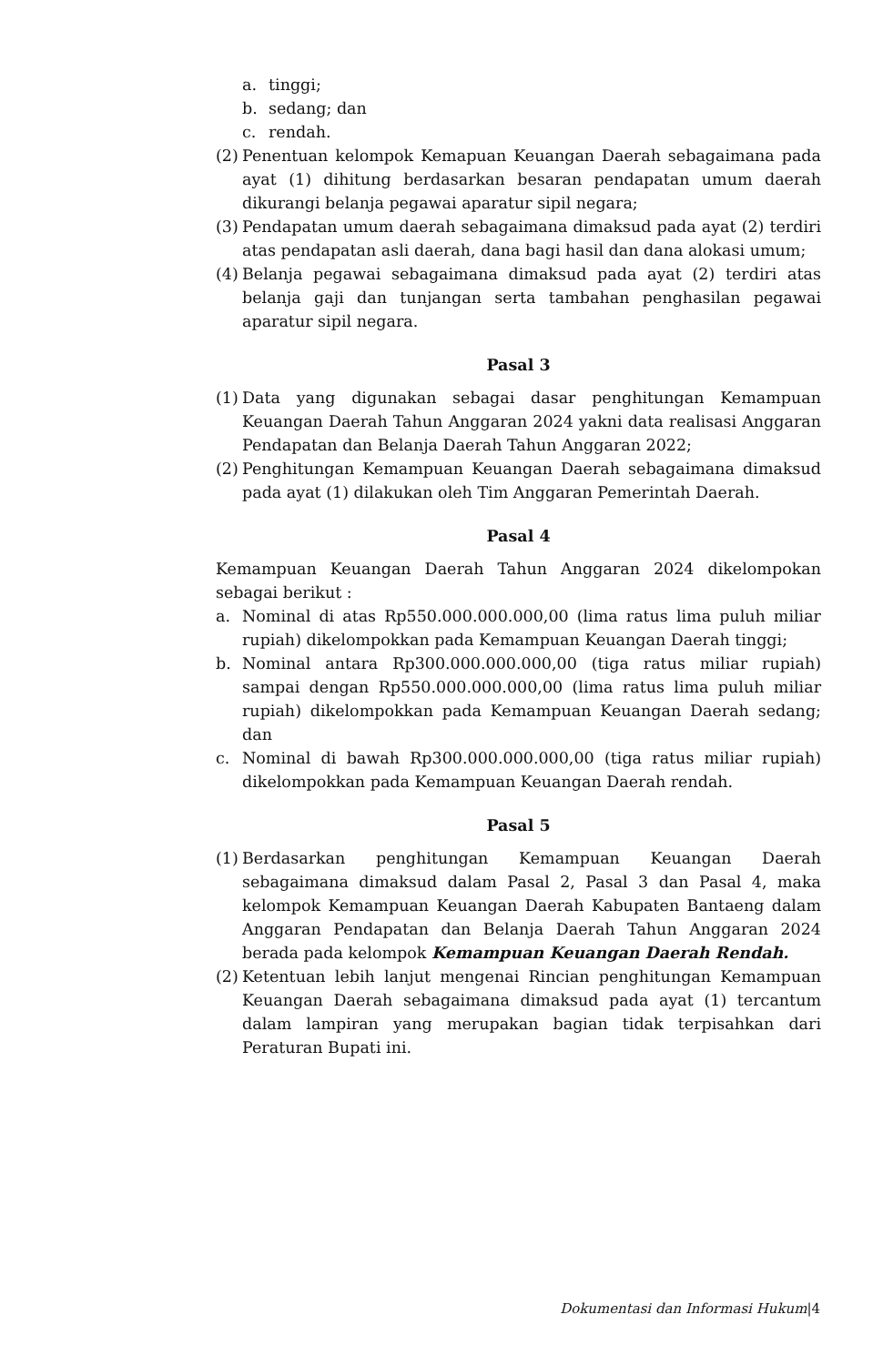a. tinggi;
b. sedang; dan
c. rendah.
(2) Penentuan kelompok Kemapuan Keuangan Daerah sebagaimana pada ayat (1) dihitung berdasarkan besaran pendapatan umum daerah dikurangi belanja pegawai aparatur sipil negara;
(3) Pendapatan umum daerah sebagaimana dimaksud pada ayat (2) terdiri atas pendapatan asli daerah, dana bagi hasil dan dana alokasi umum;
(4) Belanja pegawai sebagaimana dimaksud pada ayat (2) terdiri atas belanja gaji dan tunjangan serta tambahan penghasilan pegawai aparatur sipil negara.
Pasal 3
(1) Data yang digunakan sebagai dasar penghitungan Kemampuan Keuangan Daerah Tahun Anggaran 2024 yakni data realisasi Anggaran Pendapatan dan Belanja Daerah Tahun Anggaran 2022;
(2) Penghitungan Kemampuan Keuangan Daerah sebagaimana dimaksud pada ayat (1) dilakukan oleh Tim Anggaran Pemerintah Daerah.
Pasal 4
Kemampuan Keuangan Daerah Tahun Anggaran 2024 dikelompokan sebagai berikut :
a. Nominal di atas Rp550.000.000.000,00 (lima ratus lima puluh miliar rupiah) dikelompokkan pada Kemampuan Keuangan Daerah tinggi;
b. Nominal antara Rp300.000.000.000,00 (tiga ratus miliar rupiah) sampai dengan Rp550.000.000.000,00 (lima ratus lima puluh miliar rupiah) dikelompokkan pada Kemampuan Keuangan Daerah sedang; dan
c. Nominal di bawah Rp300.000.000.000,00 (tiga ratus miliar rupiah) dikelompokkan pada Kemampuan Keuangan Daerah rendah.
Pasal 5
(1) Berdasarkan penghitungan Kemampuan Keuangan Daerah sebagaimana dimaksud dalam Pasal 2, Pasal 3 dan Pasal 4, maka kelompok Kemampuan Keuangan Daerah Kabupaten Bantaeng dalam Anggaran Pendapatan dan Belanja Daerah Tahun Anggaran 2024 berada pada kelompok Kemampuan Keuangan Daerah Rendah.
(2) Ketentuan lebih lanjut mengenai Rincian penghitungan Kemampuan Keuangan Daerah sebagaimana dimaksud pada ayat (1) tercantum dalam lampiran yang merupakan bagian tidak terpisahkan dari Peraturan Bupati ini.
Dokumentasi dan Informasi Hukum|4